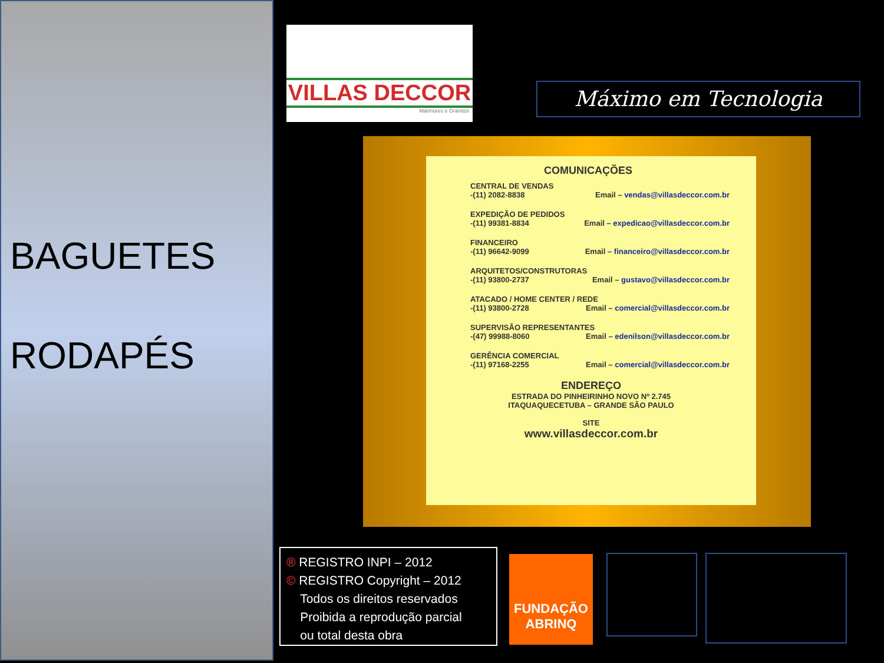BAGUETES
RODAPÉS
VILLAS DECCOR
Mármores e Granitos
Máximo em Tecnologia
COMUNICAÇÕES
CENTRAL DE VENDAS
-(11) 2082-8838 Email – vendas@villasdeccor.com.br
EXPEDIÇÃO DE PEDIDOS
-(11) 99381-8834 Email – expedicao@villasdeccor.com.br
FINANCEIRO
-(11) 96642-9099 Email – financeiro@villasdeccor.com.br
ARQUITETOS/CONSTRUTORAS
-(11) 93800-2737 Email – gustavo@villasdeccor.com.br
ATACADO / HOME CENTER / REDE
-(11) 93800-2728 Email – comercial@villasdeccor.com.br
SUPERVISÃO REPRESENTANTES
-(47) 99988-8060 Email – edenilson@villasdeccor.com.br
GERÊNCIA COMERCIAL
-(11) 97168-2255 Email – comercial@villasdeccor.com.br
ENDEREÇO
ESTRADA DO PINHEIRINHO NOVO Nº 2.745
ITAQUAQUECETUBA – GRANDE SÃO PAULO
SITE
www.villasdeccor.com.br
® REGISTRO INPI – 2012
© REGISTRO Copyright – 2012
Todos os direitos reservados
Proibida a reprodução parcial
ou total desta obra
FUNDAÇÃO
ABRINQ